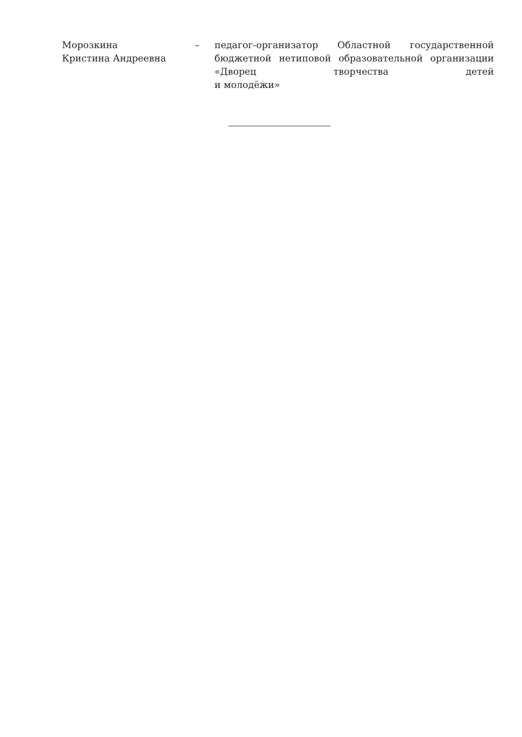Морозкина
Кристина Андреевна
– педагог-организатор Областной государственной бюджетной нетиповой образовательной организации «Дворец творчества детей
и молодёжи»